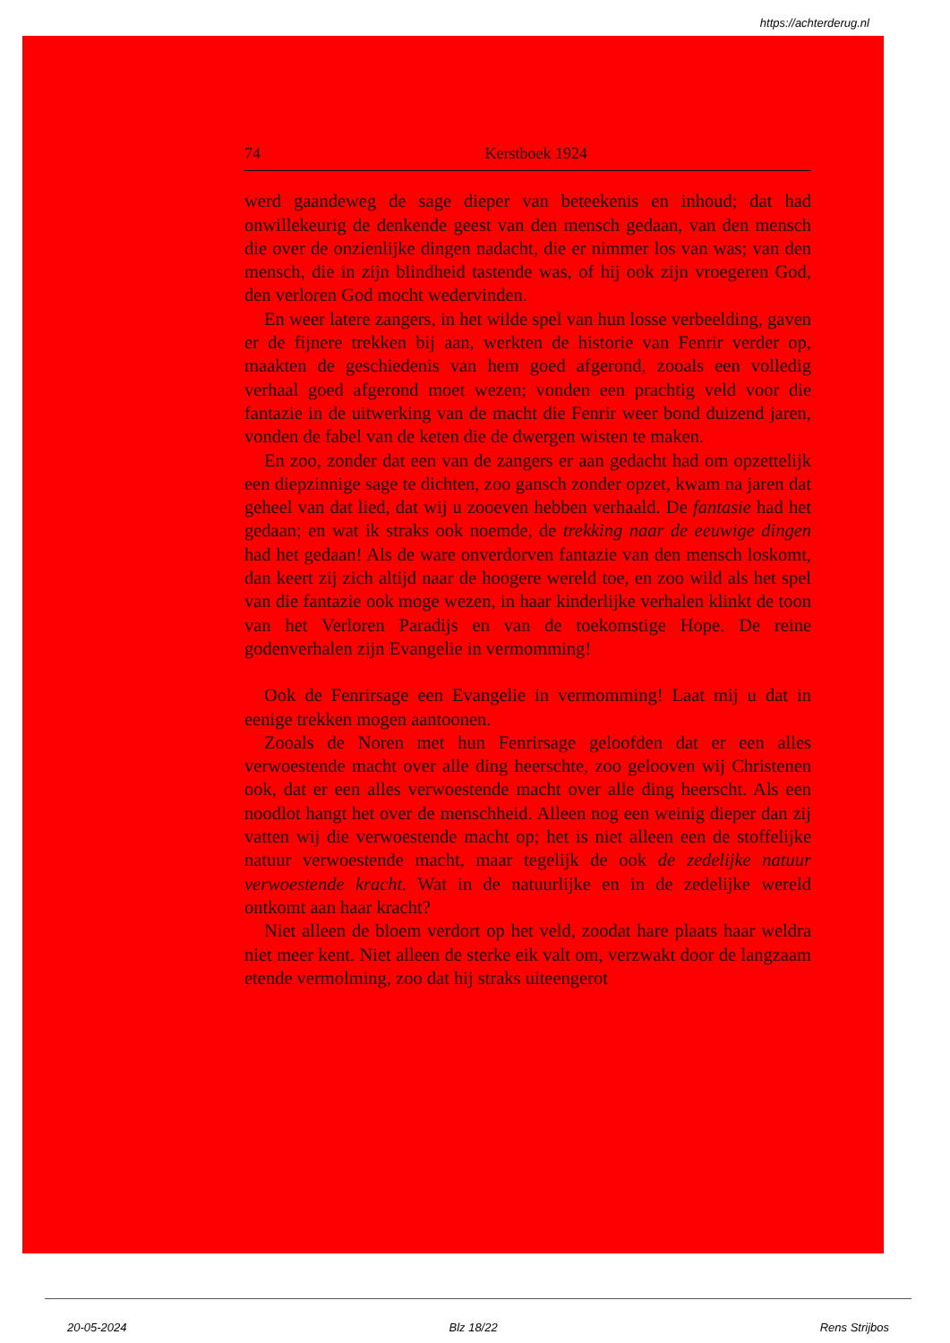https://achterderug.nl
74 Kerstboek 1924
werd gaandeweg de sage dieper van beteekenis en inhoud; dat had onwillekeurig de denkende geest van den mensch gedaan, van den mensch die over de onzienlijke dingen nadacht, die er nimmer los van was; van den mensch, die in zijn blindheid tastende was, of hij ook zijn vroegeren God, den verloren God mocht wedervinden.
En weer latere zangers, in het wilde spel van hun losse verbeelding, gaven er de fijnere trekken bij aan, werkten de historie van Fenrir verder op, maakten de geschiedenis van hem goed afgerond, zooals een volledig verhaal goed afgerond moet wezen; vonden een prachtig veld voor die fantazie in de uitwerking van de macht die Fenrir weer bond duizend jaren, vonden de fabel van de keten die de dwergen wisten te maken.
En zoo, zonder dat een van de zangers er aan gedacht had om opzettelijk een diepzinnige sage te dichten, zoo gansch zonder opzet, kwam na jaren dat geheel van dat lied, dat wij u zooeven hebben verhaald. De fantasie had het gedaan; en wat ik straks ook noemde, de trekking naar de eeuwige dingen had het gedaan! Als de ware onverdorven fantazie van den mensch loskomt, dan keert zij zich altijd naar de hoogere wereld toe, en zoo wild als het spel van die fantazie ook moge wezen, in haar kinderlijke verhalen klinkt de toon van het Verloren Paradijs en van de toekomstige Hope. De reine godenverhalen zijn Evangelie in vermomming!
Ook de Fenrirsage een Evangelie in vermomming! Laat mij u dat in eenige trekken mogen aantoonen.
Zooals de Noren met hun Fenrirsage geloofden dat er een alles verwoestende macht over alle ding heerschte, zoo gelooven wij Christenen ook, dat er een alles verwoestende macht over alle ding heerscht. Als een noodlot hangt het over de menschheid. Alleen nog een weinig dieper dan zij vatten wij die verwoestende macht op; het is niet alleen een de stoffelijke natuur verwoestende macht, maar tegelijk de ook de zedelijke natuur verwoestende kracht. Wat in de natuurlijke en in de zedelijke wereld ontkomt aan haar kracht?
Niet alleen de bloem verdort op het veld, zoodat hare plaats haar weldra niet meer kent. Niet alleen de sterke eik valt om, verzwakt door de langzaam etende vermolming, zoo dat hij straks uiteengerot
20-05-2024 Blz 18/22 Rens Strijbos